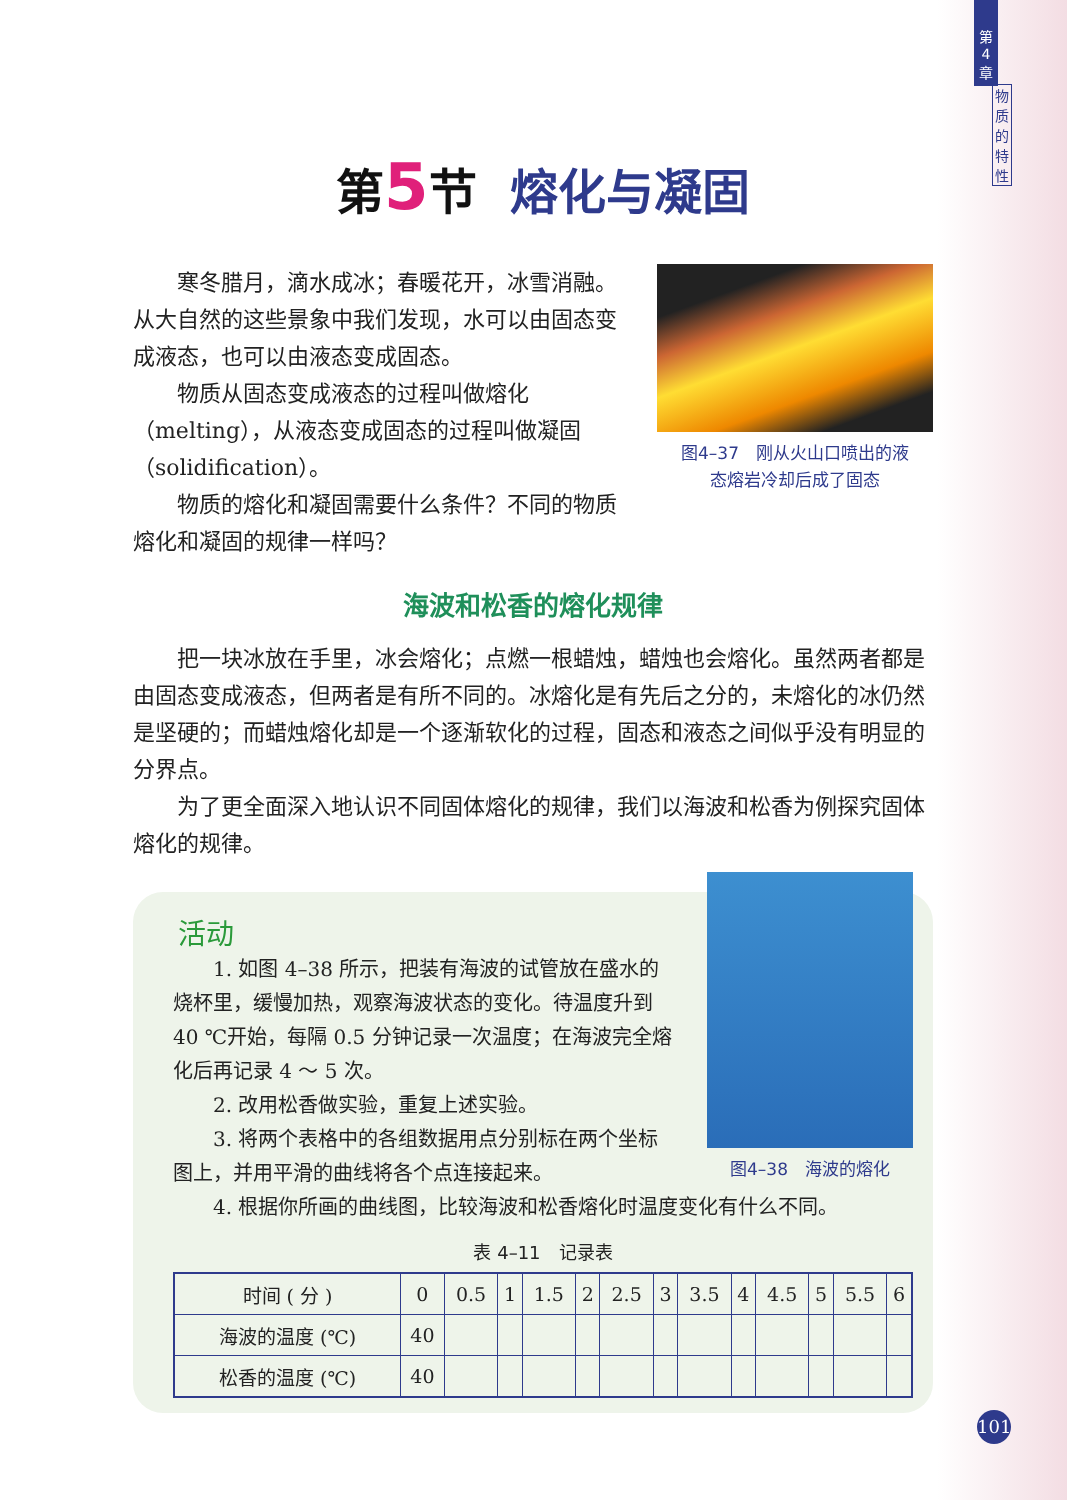第
4
章
物
质
的
特
性
第 5 节 熔化与凝固
寒冬腊月，滴水成冰；春暖花开，冰雪消融。从大自然的这些景象中我们发现，水可以由固态变成液态，也可以由液态变成固态。
物质从固态变成液态的过程叫做熔化（melting），从液态变成固态的过程叫做凝固（solidification）。
物质的熔化和凝固需要什么条件？不同的物质熔化和凝固的规律一样吗？
图4–37　刚从火山口喷出的液
态熔岩冷却后成了固态
海波和松香的熔化规律
把一块冰放在手里，冰会熔化；点燃一根蜡烛，蜡烛也会熔化。虽然两者都是由固态变成液态，但两者是有所不同的。冰熔化是有先后之分的，未熔化的冰仍然是坚硬的；而蜡烛熔化却是一个逐渐软化的过程，固态和液态之间似乎没有明显的分界点。
为了更全面深入地认识不同固体熔化的规律，我们以海波和松香为例探究固体熔化的规律。
活动
1. 如图 4–38 所示，把装有海波的试管放在盛水的烧杯里，缓慢加热，观察海波状态的变化。待温度升到 40 ℃开始，每隔 0.5 分钟记录一次温度；在海波完全熔化后再记录 4 ～ 5 次。
2. 改用松香做实验，重复上述实验。
3. 将两个表格中的各组数据用点分别标在两个坐标图上，并用平滑的曲线将各个点连接起来。
图4–38　海波的熔化
4. 根据你所画的曲线图，比较海波和松香熔化时温度变化有什么不同。
表 4–11　记录表
| 时间 ( 分 ) | 0 | 0.5 | 1 | 1.5 | 2 | 2.5 | 3 | 3.5 | 4 | 4.5 | 5 | 5.5 | 6 |
| --- | --- | --- | --- | --- | --- | --- | --- | --- | --- | --- | --- | --- | --- |
| 海波的温度 (℃) | 40 | | | | | | | | | | | | |
| 松香的温度 (℃) | 40 | | | | | | | | | | | | |
101